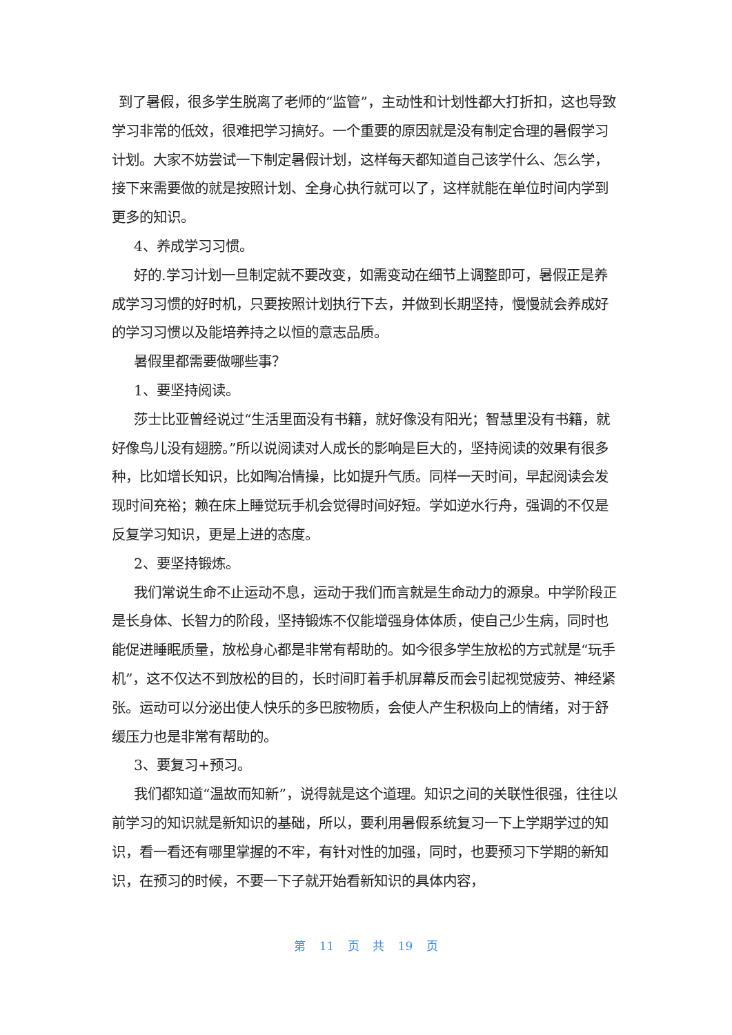到了暑假，很多学生脱离了老师的“监管”，主动性和计划性都大打折扣，这也导致学习非常的低效，很难把学习搞好。一个重要的原因就是没有制定合理的暑假学习计划。大家不妨尝试一下制定暑假计划，这样每天都知道自己该学什么、怎么学，接下来需要做的就是按照计划、全身心执行就可以了，这样就能在单位时间内学到更多的知识。
4、养成学习习惯。
好的.学习计划一旦制定就不要改变，如需变动在细节上调整即可，暑假正是养成学习习惯的好时机，只要按照计划执行下去，并做到长期坚持，慢慢就会养成好的学习习惯以及能培养持之以恒的意志品质。
暑假里都需要做哪些事？
1、要坚持阅读。
莎士比亚曾经说过“生活里面没有书籍，就好像没有阳光；智慧里没有书籍，就好像鸟儿没有翅膀。”所以说阅读对人成长的影响是巨大的，坚持阅读的效果有很多种，比如增长知识，比如陶冶情操，比如提升气质。同样一天时间，早起阅读会发现时间充裕；赖在床上睡觉玩手机会觉得时间好短。学如逆水行舟，强调的不仅是反复学习知识，更是上进的态度。
2、要坚持锻炼。
我们常说生命不止运动不息，运动于我们而言就是生命动力的源泉。中学阶段正是长身体、长智力的阶段，坚持锻炼不仅能增强身体体质，使自己少生病，同时也能促进睡眠质量，放松身心都是非常有帮助的。如今很多学生放松的方式就是“玩手机”，这不仅达不到放松的目的，长时间盯着手机屏幕反而会引起视觉疲劳、神经紧张。运动可以分泌出使人快乐的多巴胺物质，会使人产生积极向上的情绪，对于舒缓压力也是非常有帮助的。
3、要复习+预习。
我们都知道“温故而知新”，说得就是这个道理。知识之间的关联性很强，往往以前学习的知识就是新知识的基础，所以，要利用暑假系统复习一下上学期学过的知识，看一看还有哪里掌握的不牢，有针对性的加强，同时，也要预习下学期的新知识，在预习的时候，不要一下子就开始看新知识的具体内容，
第 11 页 共 19 页